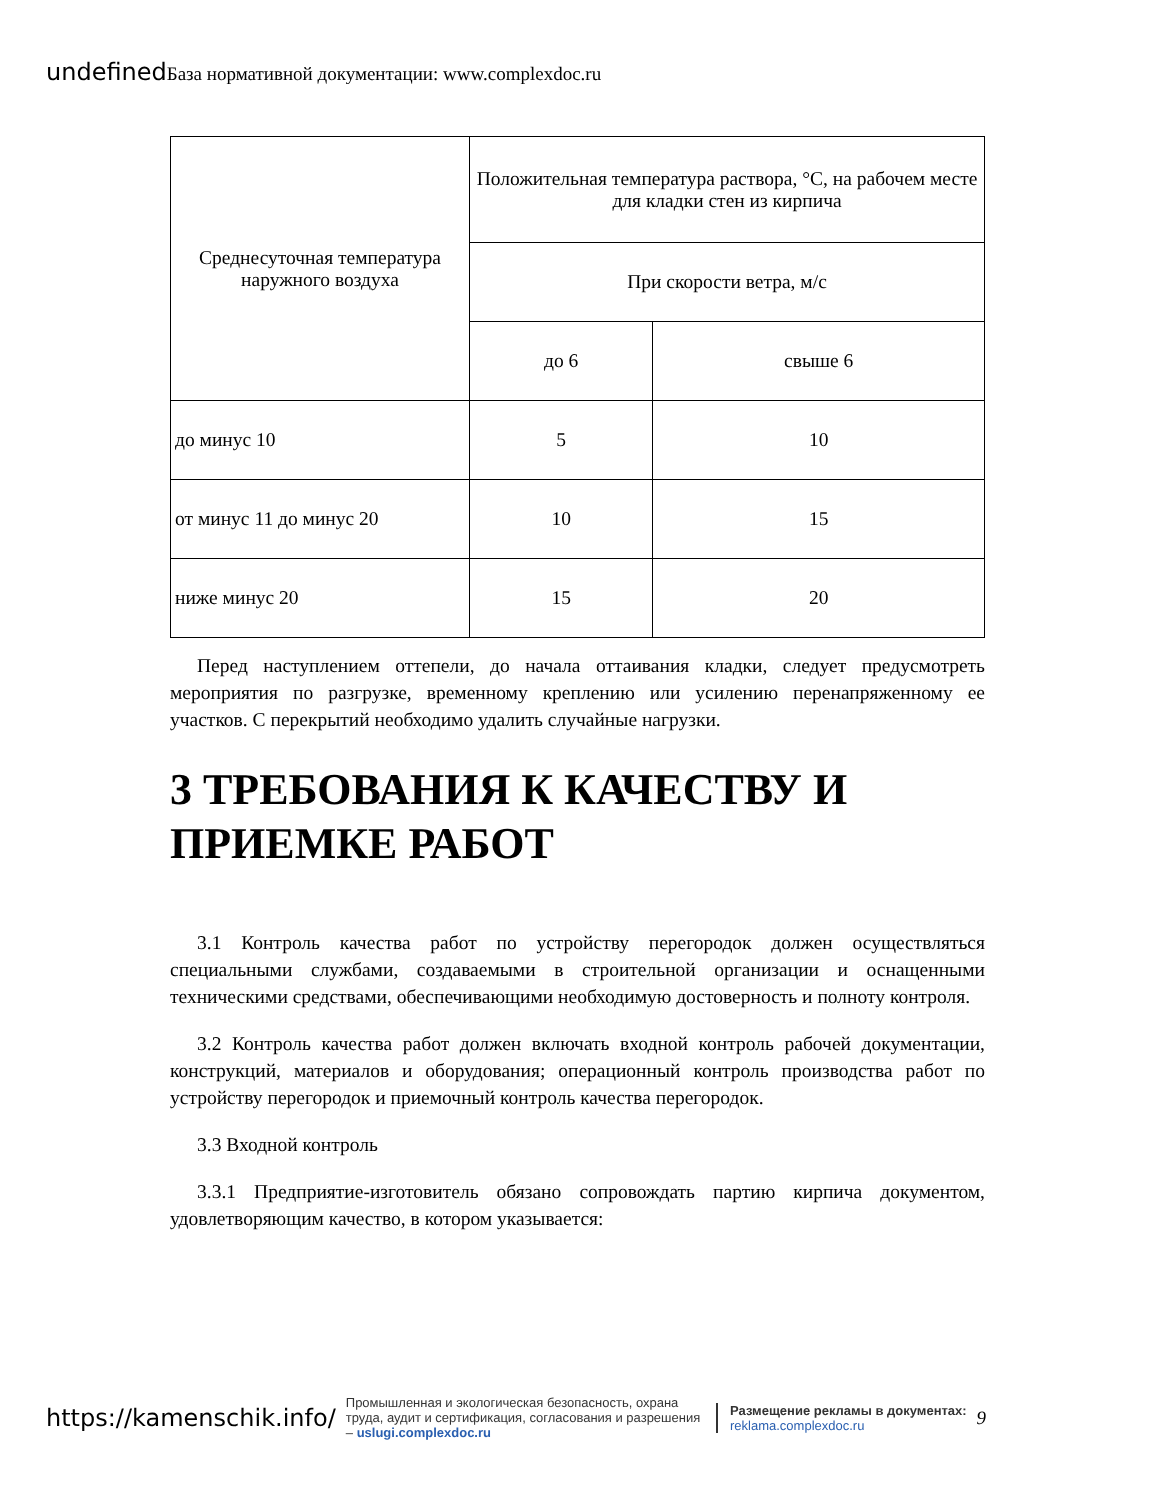undefined База нормативной документации: www.complexdoc.ru
| Среднесуточная температура наружного воздуха | Положительная температура раствора, °C, на рабочем месте для кладки стен из кирпича | |
| --- | --- | --- |
| | При скорости ветра, м/с | |
| | до 6 | свыше 6 |
| до минус 10 | 5 | 10 |
| от минус 11 до минус 20 | 10 | 15 |
| ниже минус 20 | 15 | 20 |
Перед наступлением оттепели, до начала оттаивания кладки, следует предусмотреть мероприятия по разгрузке, временному креплению или усилению перенапряженному ее участков. С перекрытий необходимо удалить случайные нагрузки.
3 ТРЕБОВАНИЯ К КАЧЕСТВУ И ПРИЕМКЕ РАБОТ
3.1 Контроль качества работ по устройству перегородок должен осуществляться специальными службами, создаваемыми в строительной организации и оснащенными техническими средствами, обеспечивающими необходимую достоверность и полноту контроля.
3.2 Контроль качества работ должен включать входной контроль рабочей документации, конструкций, материалов и оборудования; операционный контроль производства работ по устройству перегородок и приемочный контроль качества перегородок.
3.3 Входной контроль
3.3.1 Предприятие-изготовитель обязано сопровождать партию кирпича документом, удовлетворяющим качество, в котором указывается:
https://kamenschik.info/
Промышленная и экологическая безопасность, охрана труда, аудит и сертификация, согласования и разрешения – uslugi.complexdoc.ru
Размещение рекламы в документах:
reklama.complexdoc.ru
9